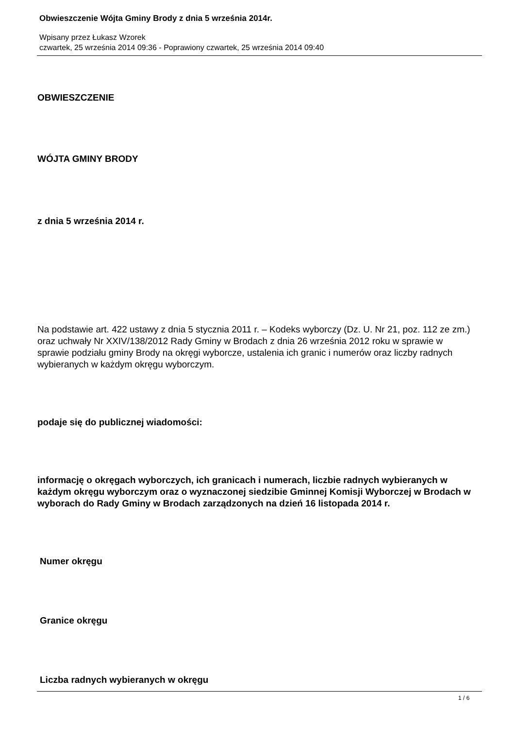Obwieszczenie Wójta Gminy Brody z dnia 5 września 2014r.
Wpisany przez Łukasz Wzorek
czwartek, 25 września 2014 09:36 - Poprawiony czwartek, 25 września 2014 09:40
OBWIESZCZENIE
WÓJTA GMINY BRODY
z dnia 5 września 2014 r.
Na podstawie art. 422 ustawy z dnia 5 stycznia 2011 r. – Kodeks wyborczy (Dz. U. Nr 21, poz. 112 ze zm.) oraz uchwały Nr XXIV/138/2012 Rady Gminy w Brodach z dnia 26 września 2012 roku w sprawie w sprawie podziału gminy Brody na okręgi wyborcze, ustalenia ich granic i numerów oraz liczby radnych wybieranych w każdym okręgu wyborczym.
podaje się do publicznej wiadomości:
informację o okręgach wyborczych, ich granicach i numerach, liczbie radnych wybieranych w każdym okręgu wyborczym oraz o wyznaczonej siedzibie Gminnej Komisji Wyborczej w Brodach w wyborach do Rady Gminy w Brodach zarządzonych na dzień 16 listopada 2014 r.
Numer okręgu
Granice okręgu
Liczba radnych wybieranych w okręgu
1 / 6